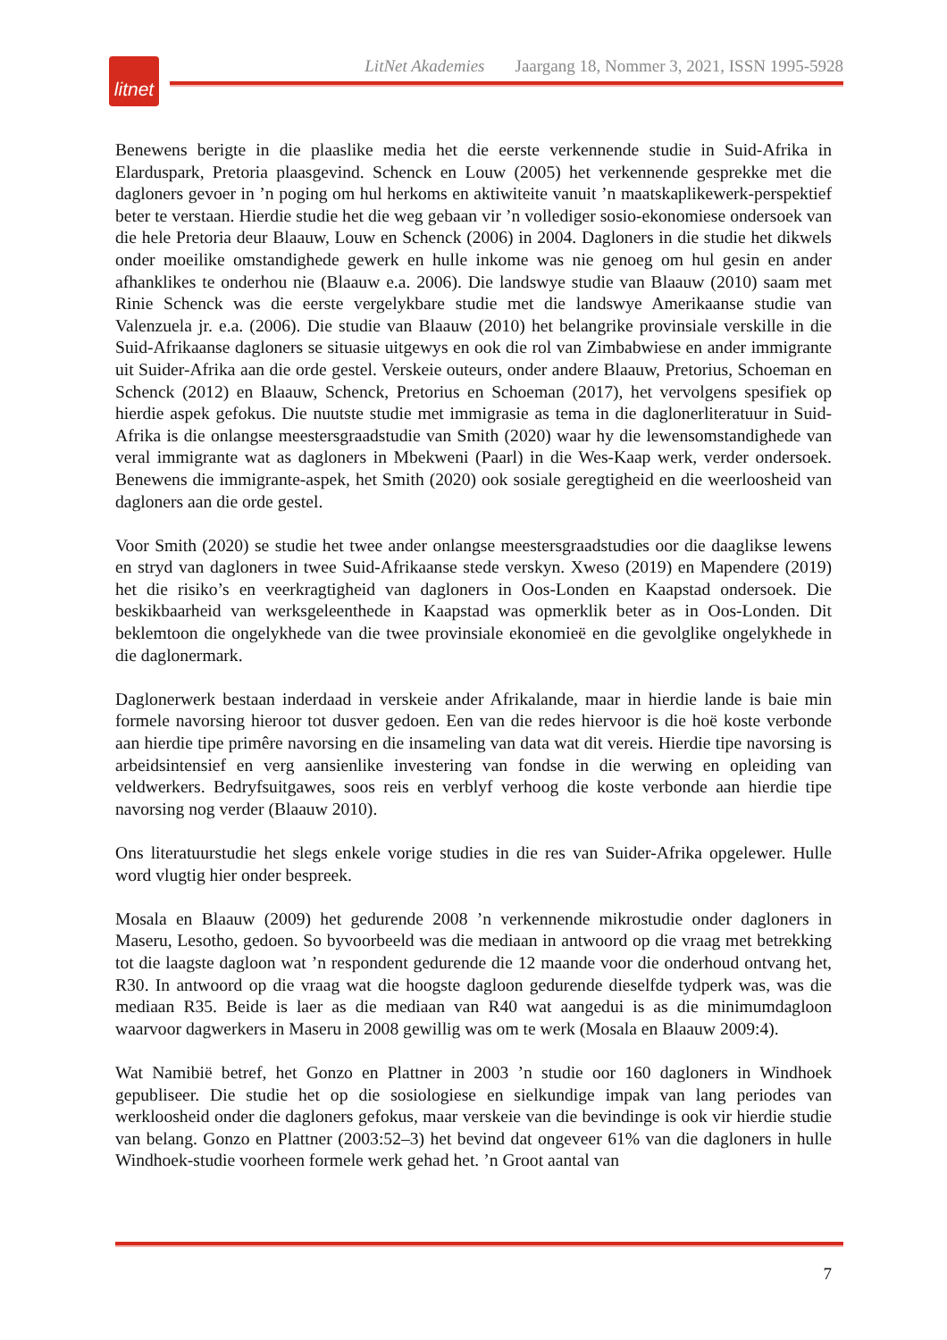litnet
LitNet Akademies Jaargang 18, Nommer 3, 2021, ISSN 1995-5928
Benewens berigte in die plaaslike media het die eerste verkennende studie in Suid-Afrika in Elarduspark, Pretoria plaasgevind. Schenck en Louw (2005) het verkennende gesprekke met die dagloners gevoer in ’n poging om hul herkoms en aktiwiteite vanuit ’n maatskaplikewerk-perspektief beter te verstaan. Hierdie studie het die weg gebaan vir ’n vollediger sosio-ekonomiese ondersoek van die hele Pretoria deur Blaauw, Louw en Schenck (2006) in 2004. Dagloners in die studie het dikwels onder moeilike omstandighede gewerk en hulle inkome was nie genoeg om hul gesin en ander afhanklikes te onderhou nie (Blaauw e.a. 2006). Die landswye studie van Blaauw (2010) saam met Rinie Schenck was die eerste vergelykbare studie met die landswye Amerikaanse studie van Valenzuela jr. e.a. (2006). Die studie van Blaauw (2010) het belangrike provinsiale verskille in die Suid-Afrikaanse dagloners se situasie uitgewys en ook die rol van Zimbabwiese en ander immigrante uit Suider-Afrika aan die orde gestel. Verskeie outeurs, onder andere Blaauw, Pretorius, Schoeman en Schenck (2012) en Blaauw, Schenck, Pretorius en Schoeman (2017), het vervolgens spesifiek op hierdie aspek gefokus. Die nuutste studie met immigrasie as tema in die daglonerliteratuur in Suid-Afrika is die onlangse meestersgraadstudie van Smith (2020) waar hy die lewensomstandighede van veral immigrante wat as dagloners in Mbekweni (Paarl) in die Wes-Kaap werk, verder ondersoek. Benewens die immigrante-aspek, het Smith (2020) ook sosiale geregtigheid en die weerloosheid van dagloners aan die orde gestel.
Voor Smith (2020) se studie het twee ander onlangse meestersgraadstudies oor die daaglikse lewens en stryd van dagloners in twee Suid-Afrikaanse stede verskyn. Xweso (2019) en Mapendere (2019) het die risiko’s en veerkragtigheid van dagloners in Oos-Londen en Kaapstad ondersoek. Die beskikbaarheid van werksgeleenthede in Kaapstad was opmerklik beter as in Oos-Londen. Dit beklemtoon die ongelykhede van die twee provinsiale ekonomieë en die gevolglike ongelykhede in die daglonermark.
Daglonerwerk bestaan inderdaad in verskeie ander Afrikalande, maar in hierdie lande is baie min formele navorsing hieroor tot dusver gedoen. Een van die redes hiervoor is die hoë koste verbonde aan hierdie tipe primêre navorsing en die insameling van data wat dit vereis. Hierdie tipe navorsing is arbeidsintensief en verg aansienlike investering van fondse in die werwing en opleiding van veldwerkers. Bedryfsuitgawes, soos reis en verblyf verhoog die koste verbonde aan hierdie tipe navorsing nog verder (Blaauw 2010).
Ons literatuurstudie het slegs enkele vorige studies in die res van Suider-Afrika opgelewer. Hulle word vlugtig hier onder bespreek.
Mosala en Blaauw (2009) het gedurende 2008 ’n verkennende mikrostudie onder dagloners in Maseru, Lesotho, gedoen. So byvoorbeeld was die mediaan in antwoord op die vraag met betrekking tot die laagste dagloon wat ’n respondent gedurende die 12 maande voor die onderhoud ontvang het, R30. In antwoord op die vraag wat die hoogste dagloon gedurende dieselfde tydperk was, was die mediaan R35. Beide is laer as die mediaan van R40 wat aangedui is as die minimumdagloon waarvoor dagwerkers in Maseru in 2008 gewillig was om te werk (Mosala en Blaauw 2009:4).
Wat Namibië betref, het Gonzo en Plattner in 2003 ’n studie oor 160 dagloners in Windhoek gepubliseer. Die studie het op die sosiologiese en sielkundige impak van lang periodes van werkloosheid onder die dagloners gefokus, maar verskeie van die bevindinge is ook vir hierdie studie van belang. Gonzo en Plattner (2003:52–3) het bevind dat ongeveer 61% van die dagloners in hulle Windhoek-studie voorheen formele werk gehad het. ’n Groot aantal van
7